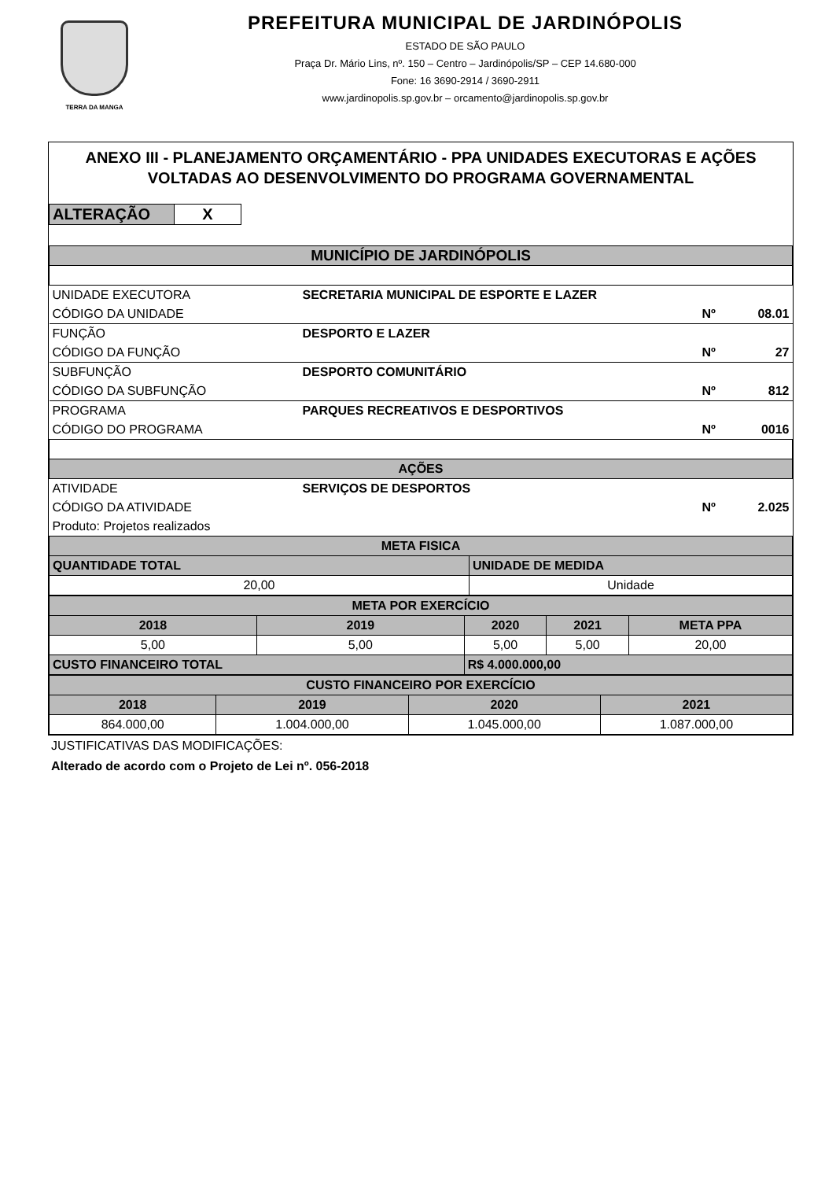TERRA DA MANGA
PREFEITURA MUNICIPAL DE JARDINÓPOLIS
ESTADO DE SÃO PAULO
Praça Dr. Mário Lins, nº. 150 – Centro – Jardinópolis/SP – CEP 14.680-000
Fone: 16 3690-2914 / 3690-2911
www.jardinopolis.sp.gov.br – orcamento@jardinopolis.sp.gov.br
ANEXO III - PLANEJAMENTO ORÇAMENTÁRIO - PPA UNIDADES EXECUTORAS E AÇÕES VOLTADAS AO DESENVOLVIMENTO DO PROGRAMA GOVERNAMENTAL
| ALTERAÇÃO | X |
| MUNICÍPIO DE JARDINÓPOLIS | | | |
| UNIDADE EXECUTORA | SECRETARIA MUNICIPAL DE ESPORTE E LAZER | | |
| CÓDIGO DA UNIDADE | | Nº | 08.01 |
| FUNÇÃO | DESPORTO E LAZER | | |
| CÓDIGO DA FUNÇÃO | | Nº | 27 |
| SUBFUNÇÃO | DESPORTO COMUNITÁRIO | | |
| CÓDIGO DA SUBFUNÇÃO | | Nº | 812 |
| PROGRAMA | PARQUES RECREATIVOS E DESPORTIVOS | | |
| CÓDIGO DO PROGRAMA | | Nº | 0016 |
| AÇÕES | | | |
| ATIVIDADE | SERVIÇOS DE DESPORTOS | | |
| CÓDIGO DA ATIVIDADE | | Nº | 2.025 |
| Produto: Projetos realizados | | | |
| META FISICA | |
| QUANTIDADE TOTAL | UNIDADE DE MEDIDA |
| 20,00 | Unidade |
| META POR EXERCÍCIO | | | | |
| 2018 | 2019 | 2020 | 2021 | META PPA |
| 5,00 | 5,00 | 5,00 | 5,00 | 20,00 |
| CUSTO FINANCEIRO TOTAL | | R$ 4.000.000,00 | | |
| CUSTO FINANCEIRO POR EXERCÍCIO | | | |
| 2018 | 2019 | 2020 | 2021 |
| 864.000,00 | 1.004.000,00 | 1.045.000,00 | 1.087.000,00 |
JUSTIFICATIVAS DAS MODIFICAÇÕES:
Alterado de acordo com o Projeto de Lei nº. 056-2018